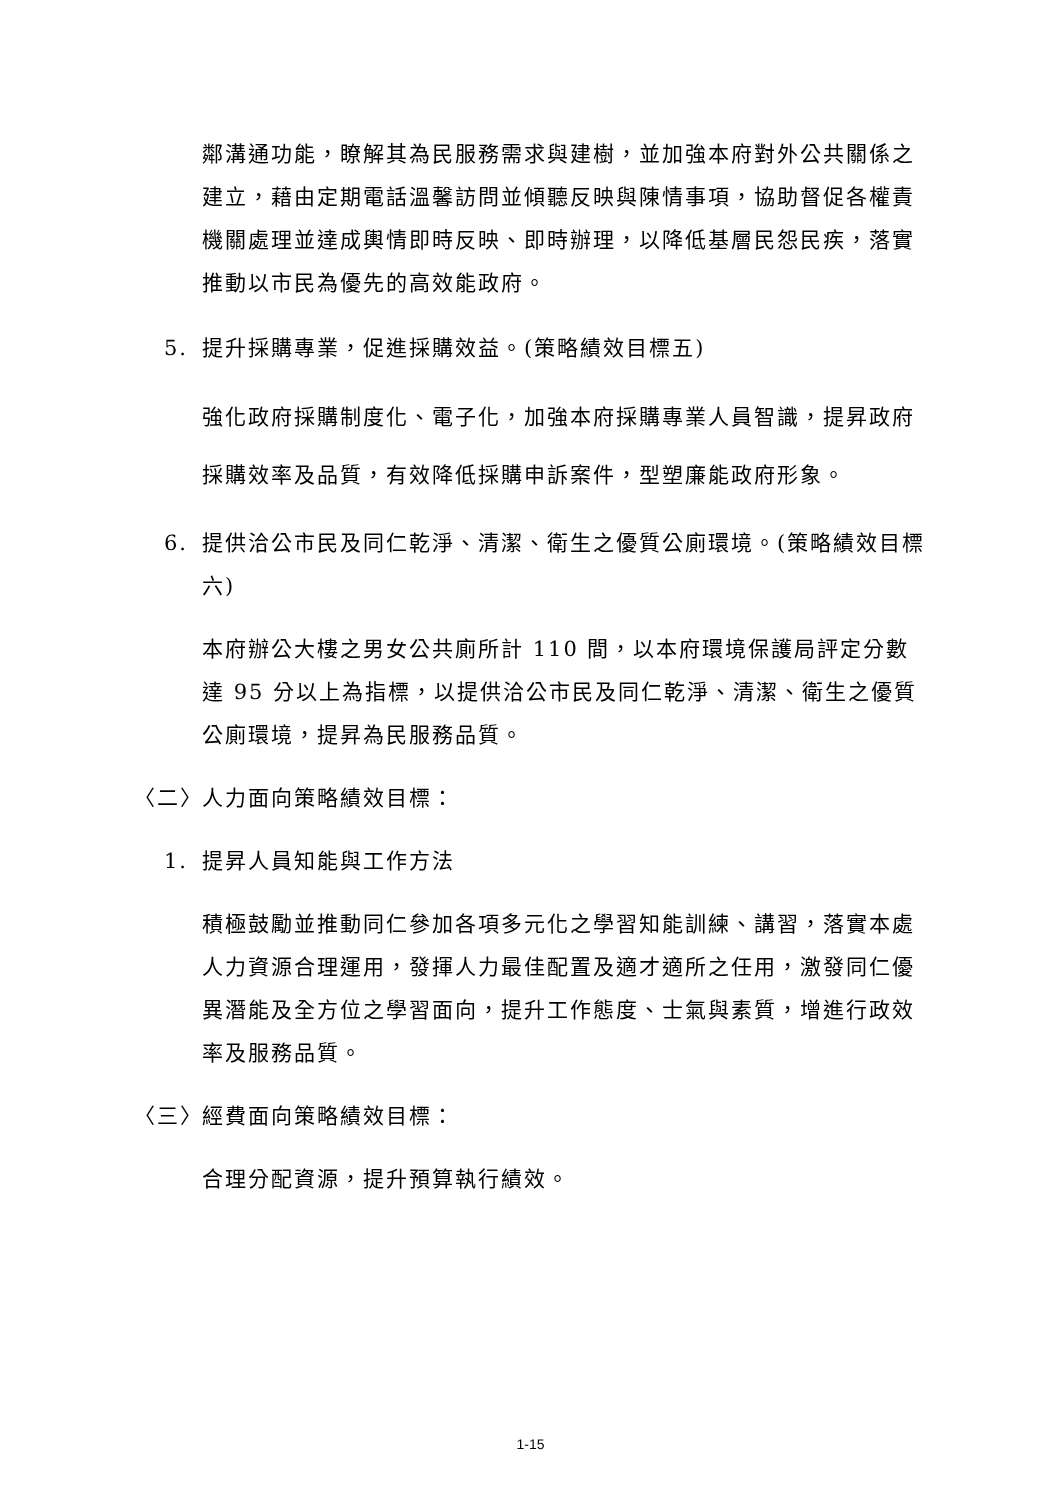鄰溝通功能，瞭解其為民服務需求與建樹，並加強本府對外公共關係之建立，藉由定期電話溫馨訪問並傾聽反映與陳情事項，協助督促各權責機關處理並達成輿情即時反映、即時辦理，以降低基層民怨民疾，落實推動以市民為優先的高效能政府。
5. 提升採購專業，促進採購效益。(策略績效目標五)
強化政府採購制度化、電子化，加強本府採購專業人員智識，提昇政府採購效率及品質，有效降低採購申訴案件，型塑廉能政府形象。
6. 提供洽公市民及同仁乾淨、清潔、衛生之優質公廁環境。(策略績效目標六)
本府辦公大樓之男女公共廁所計 110 間，以本府環境保護局評定分數達 95 分以上為指標，以提供洽公市民及同仁乾淨、清潔、衛生之優質公廁環境，提昇為民服務品質。
〈二〉 人力面向策略績效目標：
1. 提昇人員知能與工作方法
積極鼓勵並推動同仁參加各項多元化之學習知能訓練、講習，落實本處人力資源合理運用，發揮人力最佳配置及適才適所之任用，激發同仁優異潛能及全方位之學習面向，提升工作態度、士氣與素質，增進行政效率及服務品質。
〈三〉 經費面向策略績效目標：
合理分配資源，提升預算執行績效。
1-15